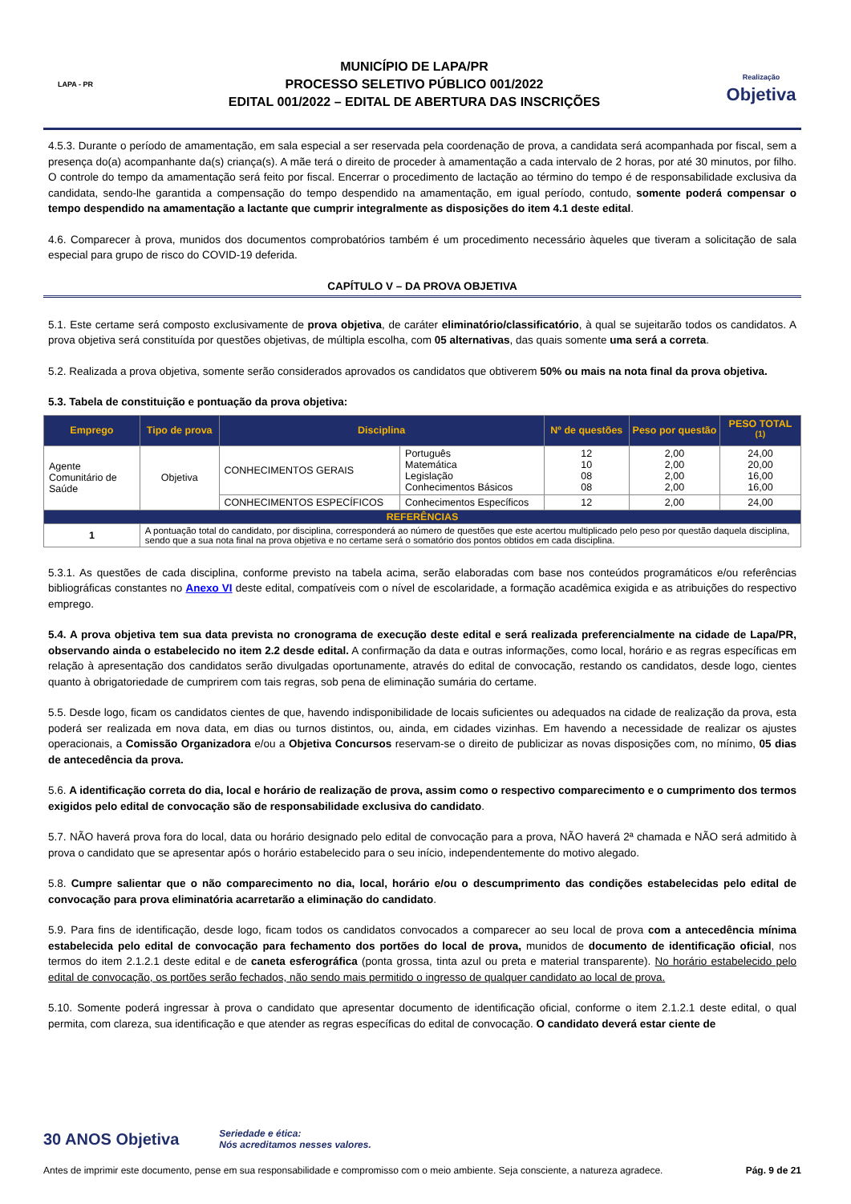LAPA - PR
MUNICÍPIO DE LAPA/PR
PROCESSO SELETIVO PÚBLICO 001/2022
EDITAL 001/2022 – EDITAL DE ABERTURA DAS INSCRIÇÕES
Realização
Objetiva
4.5.3. Durante o período de amamentação, em sala especial a ser reservada pela coordenação de prova, a candidata será acompanhada por fiscal, sem a presença do(a) acompanhante da(s) criança(s). A mãe terá o direito de proceder à amamentação a cada intervalo de 2 horas, por até 30 minutos, por filho. O controle do tempo da amamentação será feito por fiscal. Encerrar o procedimento de lactação ao término do tempo é de responsabilidade exclusiva da candidata, sendo-lhe garantida a compensação do tempo despendido na amamentação, em igual período, contudo, somente poderá compensar o tempo despendido na amamentação a lactante que cumprir integralmente as disposições do item 4.1 deste edital.
4.6. Comparecer à prova, munidos dos documentos comprobatórios também é um procedimento necessário àqueles que tiveram a solicitação de sala especial para grupo de risco do COVID-19 deferida.
CAPÍTULO V – DA PROVA OBJETIVA
5.1. Este certame será composto exclusivamente de prova objetiva, de caráter eliminatório/classificatório, à qual se sujeitarão todos os candidatos. A prova objetiva será constituída por questões objetivas, de múltipla escolha, com 05 alternativas, das quais somente uma será a correta.
5.2. Realizada a prova objetiva, somente serão considerados aprovados os candidatos que obtiverem 50% ou mais na nota final da prova objetiva.
5.3. Tabela de constituição e pontuação da prova objetiva:
| Emprego | Tipo de prova | Disciplina | | Nº de questões | Peso por questão | PESO TOTAL <sup>(1)</sup> |
| --- | --- | --- | --- | --- | --- | --- |
| Agente Comunitário de Saúde | Objetiva | CONHECIMENTOS GERAIS | Português Matemática Legislação Conhecimentos Básicos | 12 10 08 08 | 2,00 2,00 2,00 2,00 | 24,00 20,00 16,00 16,00 |
| | | CONHECIMENTOS ESPECÍFICOS | Conhecimentos Específicos | 12 | 2,00 | 24,00 |
| REFERÊNCIAS | | | | | | |
| 1 | A pontuação total do candidato, por disciplina, corresponderá ao número de questões que este acertou multiplicado pelo peso por questão daquela disciplina, sendo que a sua nota final na prova objetiva e no certame será o somatório dos pontos obtidos em cada disciplina. | | | | | |
5.3.1. As questões de cada disciplina, conforme previsto na tabela acima, serão elaboradas com base nos conteúdos programáticos e/ou referências bibliográficas constantes no Anexo VI deste edital, compatíveis com o nível de escolaridade, a formação acadêmica exigida e as atribuições do respectivo emprego.
5.4. A prova objetiva tem sua data prevista no cronograma de execução deste edital e será realizada preferencialmente na cidade de Lapa/PR, observando ainda o estabelecido no item 2.2 desde edital. A confirmação da data e outras informações, como local, horário e as regras específicas em relação à apresentação dos candidatos serão divulgadas oportunamente, através do edital de convocação, restando os candidatos, desde logo, cientes quanto à obrigatoriedade de cumprirem com tais regras, sob pena de eliminação sumária do certame.
5.5. Desde logo, ficam os candidatos cientes de que, havendo indisponibilidade de locais suficientes ou adequados na cidade de realização da prova, esta poderá ser realizada em nova data, em dias ou turnos distintos, ou, ainda, em cidades vizinhas. Em havendo a necessidade de realizar os ajustes operacionais, a Comissão Organizadora e/ou a Objetiva Concursos reservam-se o direito de publicizar as novas disposições com, no mínimo, 05 dias de antecedência da prova.
5.6. A identificação correta do dia, local e horário de realização de prova, assim como o respectivo comparecimento e o cumprimento dos termos exigidos pelo edital de convocação são de responsabilidade exclusiva do candidato.
5.7. NÃO haverá prova fora do local, data ou horário designado pelo edital de convocação para a prova, NÃO haverá 2ª chamada e NÃO será admitido à prova o candidato que se apresentar após o horário estabelecido para o seu início, independentemente do motivo alegado.
5.8. Cumpre salientar que o não comparecimento no dia, local, horário e/ou o descumprimento das condições estabelecidas pelo edital de convocação para prova eliminatória acarretarão a eliminação do candidato.
5.9. Para fins de identificação, desde logo, ficam todos os candidatos convocados a comparecer ao seu local de prova com a antecedência mínima estabelecida pelo edital de convocação para fechamento dos portões do local de prova, munidos de documento de identificação oficial, nos termos do item 2.1.2.1 deste edital e de caneta esferográfica (ponta grossa, tinta azul ou preta e material transparente). No horário estabelecido pelo edital de convocação, os portões serão fechados, não sendo mais permitido o ingresso de qualquer candidato ao local de prova.
5.10. Somente poderá ingressar à prova o candidato que apresentar documento de identificação oficial, conforme o item 2.1.2.1 deste edital, o qual permita, com clareza, sua identificação e que atender as regras específicas do edital de convocação. O candidato deverá estar ciente de
30 ANOS Objetiva Seriedade e ética:
Nós acreditamos nesses valores.
Antes de imprimir este documento, pense em sua responsabilidade e compromisso com o meio ambiente. Seja consciente, a natureza agradece. Pág. 9 de 21